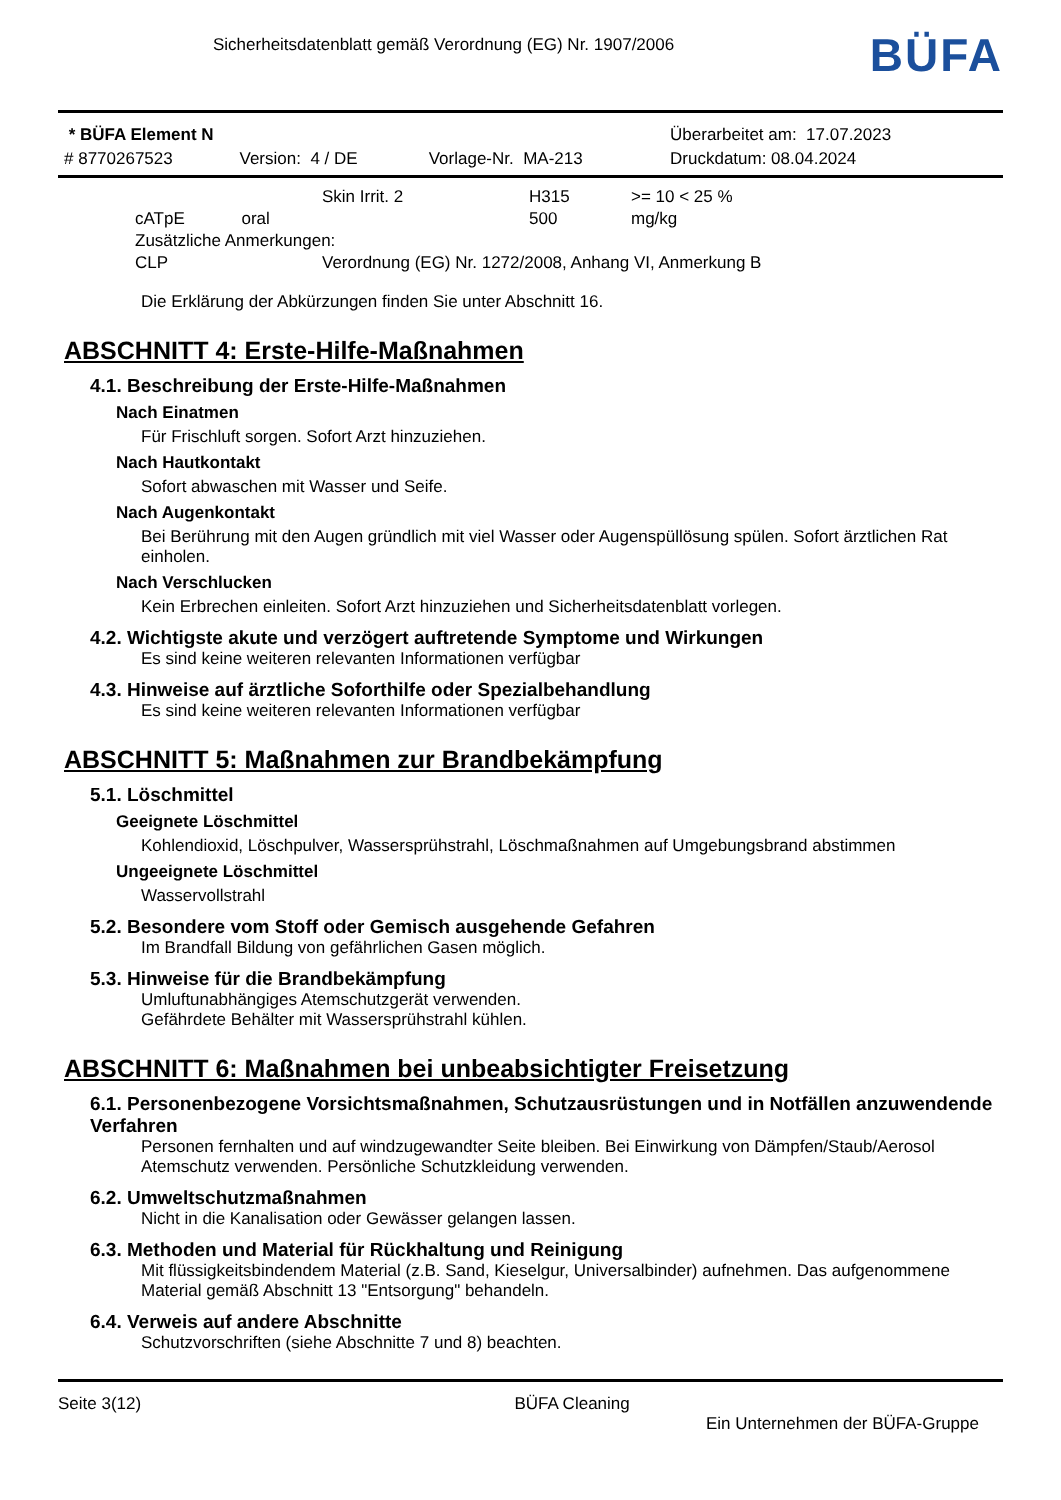Sicherheitsdatenblatt gemäß Verordnung (EG) Nr. 1907/2006
BÜFA
| * BÜFA Element N | | | Überarbeitet am: 17.07.2023 |
| # 8770267523 | Version: 4 / DE | Vorlage-Nr. MA-213 | Druckdatum: 08.04.2024 |
| | Skin Irrit. 2 | H315 | >= 10 < 25 % |
| cATpE oral | | 500 | mg/kg |
| Zusätzliche Anmerkungen: | | | |
| CLP | Verordnung (EG) Nr. 1272/2008, Anhang VI, Anmerkung B | | |
Die Erklärung der Abkürzungen finden Sie unter Abschnitt 16.
ABSCHNITT 4: Erste-Hilfe-Maßnahmen
4.1. Beschreibung der Erste-Hilfe-Maßnahmen
Nach Einatmen
Für Frischluft sorgen. Sofort Arzt hinzuziehen.
Nach Hautkontakt
Sofort abwaschen mit Wasser und Seife.
Nach Augenkontakt
Bei Berührung mit den Augen gründlich mit viel Wasser oder Augenspüllösung spülen. Sofort ärztlichen Rat einholen.
Nach Verschlucken
Kein Erbrechen einleiten. Sofort Arzt hinzuziehen und Sicherheitsdatenblatt vorlegen.
4.2. Wichtigste akute und verzögert auftretende Symptome und Wirkungen
Es sind keine weiteren relevanten Informationen verfügbar
4.3. Hinweise auf ärztliche Soforthilfe oder Spezialbehandlung
Es sind keine weiteren relevanten Informationen verfügbar
ABSCHNITT 5: Maßnahmen zur Brandbekämpfung
5.1. Löschmittel
Geeignete Löschmittel
Kohlendioxid, Löschpulver, Wassersprühstrahl, Löschmaßnahmen auf Umgebungsbrand abstimmen
Ungeeignete Löschmittel
Wasservollstrahl
5.2. Besondere vom Stoff oder Gemisch ausgehende Gefahren
Im Brandfall Bildung von gefährlichen Gasen möglich.
5.3. Hinweise für die Brandbekämpfung
Umluftunabhängiges Atemschutzgerät verwenden.
Gefährdete Behälter mit Wassersprühstrahl kühlen.
ABSCHNITT 6: Maßnahmen bei unbeabsichtigter Freisetzung
6.1. Personenbezogene Vorsichtsmaßnahmen, Schutzausrüstungen und in Notfällen anzuwendende Verfahren
Personen fernhalten und auf windzugewandter Seite bleiben. Bei Einwirkung von Dämpfen/Staub/Aerosol Atemschutz verwenden. Persönliche Schutzkleidung verwenden.
6.2. Umweltschutzmaßnahmen
Nicht in die Kanalisation oder Gewässer gelangen lassen.
6.3. Methoden und Material für Rückhaltung und Reinigung
Mit flüssigkeitsbindendem Material (z.B. Sand, Kieselgur, Universalbinder) aufnehmen. Das aufgenommene Material gemäß Abschnitt 13 "Entsorgung" behandeln.
6.4. Verweis auf andere Abschnitte
Schutzvorschriften (siehe Abschnitte 7 und 8) beachten.
Seite 3(12) BÜFA Cleaning
Ein Unternehmen der BÜFA-Gruppe